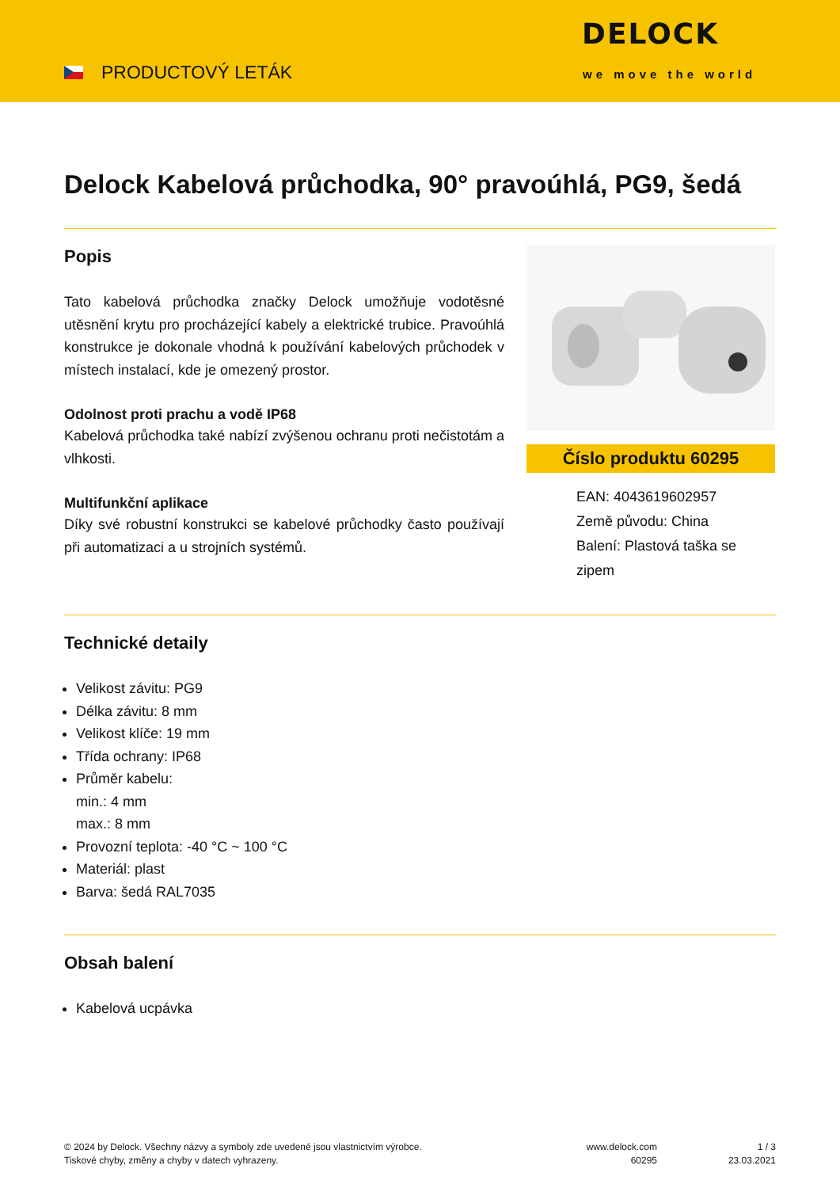PRODUCTOVÝ LETÁK
DELOCK
we move the world
Delock Kabelová průchodka, 90° pravoúhlá, PG9, šedá
Popis
Tato kabelová průchodka značky Delock umožňuje vodotěsné utěsnění krytu pro procházející kabely a elektrické trubice. Pravoúhlá konstrukce je dokonale vhodná k používání kabelových průchodek v místech instalací, kde je omezený prostor.
Odolnost proti prachu a vodě IP68
Kabelová průchodka také nabízí zvýšenou ochranu proti nečistotám a vlhkosti.
Multifunkční aplikace
Díky své robustní konstrukci se kabelové průchodky často používají při automatizaci a u strojních systémů.
Číslo produktu 60295
EAN: 4043619602957
Země původu: China
Balení: Plastová taška se zipem
Technické detaily
Velikost závitu: PG9
Délka závitu: 8 mm
Velikost klíče: 19 mm
Třída ochrany: IP68
Průměr kabelu:
min.: 4 mm
max.: 8 mm
Provozní teplota: -40 °C ~ 100 °C
Materiál: plast
Barva: šedá RAL7035
Obsah balení
Kabelová ucpávka
© 2024 by Delock. Všechny názvy a symboly zde uvedené jsou vlastnictvím výrobce.
Tiskové chyby, změny a chyby v datech vyhrazeny.
www.delock.com
60295
1 / 3
23.03.2021